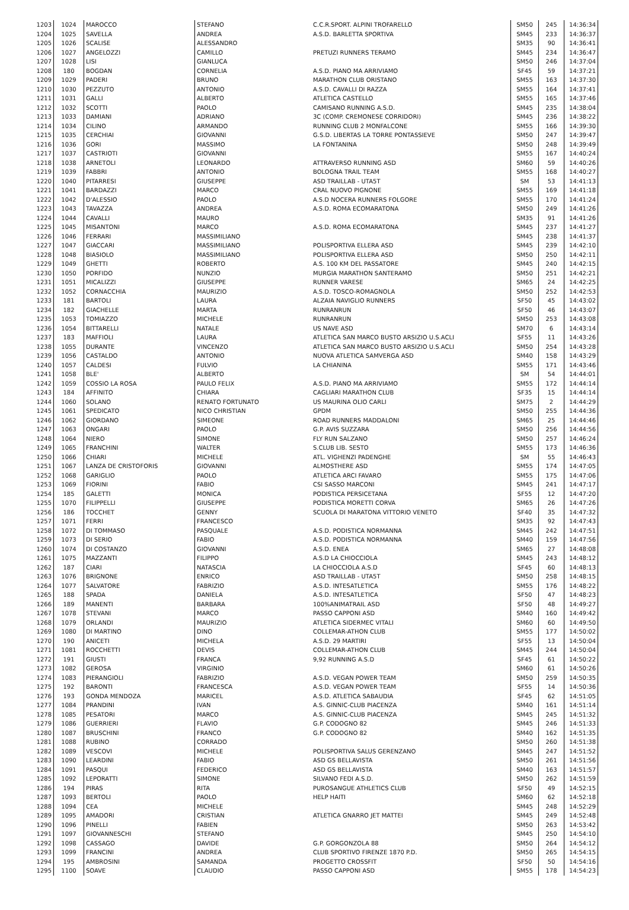| 1203 | 1024 | MAROCCO | STEFANO | C.C.R.SPORT. ALPINI TROFARELLO | SM50 | 245 | 14:36:34 |
| 1204 | 1025 | SAVELLA | ANDREA | A.S.D. BARLETTA SPORTIVA | SM45 | 233 | 14:36:37 |
| 1205 | 1026 | SCALISE | ALESSANDRO | | SM35 | 90 | 14:36:41 |
| 1206 | 1027 | ANGELOZZI | CAMILLO | PRETUZI RUNNERS TERAMO | SM45 | 234 | 14:36:47 |
| 1207 | 1028 | LISI | GIANLUCA | | SM50 | 246 | 14:37:04 |
| 1208 | 180 | BOGDAN | CORNELIA | A.S.D. PIANO MA ARRIVIAMO | SF45 | 59 | 14:37:21 |
| 1209 | 1029 | PADERI | BRUNO | MARATHON CLUB ORISTANO | SM55 | 163 | 14:37:30 |
| 1210 | 1030 | PEZZUTO | ANTONIO | A.S.D. CAVALLI DI RAZZA | SM55 | 164 | 14:37:41 |
| 1211 | 1031 | GALLI | ALBERTO | ATLETICA CASTELLO | SM55 | 165 | 14:37:46 |
| 1212 | 1032 | SCOTTI | PAOLO | CAMISANO RUNNING A.S.D. | SM45 | 235 | 14:38:04 |
| 1213 | 1033 | DAMIANI | ADRIANO | 3C (COMP. CREMONESE CORRIDORI) | SM45 | 236 | 14:38:22 |
| 1214 | 1034 | CILINO | ARMANDO | RUNNING CLUB 2 MONFALCONE | SM55 | 166 | 14:39:30 |
| 1215 | 1035 | CERCHIAI | GIOVANNI | G.S.D. LIBERTAS LA TORRE PONTASSIEVE | SM50 | 247 | 14:39:47 |
| 1216 | 1036 | GORI | MASSIMO | LA FONTANINA | SM50 | 248 | 14:39:49 |
| 1217 | 1037 | CASTRIOTI | GIOVANNI | | SM55 | 167 | 14:40:24 |
| 1218 | 1038 | ARNETOLI | LEONARDO | ATTRAVERSO RUNNING ASD | SM60 | 59 | 14:40:26 |
| 1219 | 1039 | FABBRI | ANTONIO | BOLOGNA TRAIL TEAM | SM55 | 168 | 14:40:27 |
| 1220 | 1040 | PITARRESI | GIUSEPPE | ASD TRAILLAB - UTA5T | SM | 53 | 14:41:13 |
| 1221 | 1041 | BARDAZZI | MARCO | CRAL NUOVO PIGNONE | SM55 | 169 | 14:41:18 |
| 1222 | 1042 | D'ALESSIO | PAOLO | A.S.D NOCERA RUNNERS FOLGORE | SM55 | 170 | 14:41:24 |
| 1223 | 1043 | TAVAZZA | ANDREA | A.S.D. ROMA ECOMARATONA | SM50 | 249 | 14:41:26 |
| 1224 | 1044 | CAVALLI | MAURO | | SM35 | 91 | 14:41:26 |
| 1225 | 1045 | MISANTONI | MARCO | A.S.D. ROMA ECOMARATONA | SM45 | 237 | 14:41:27 |
| 1226 | 1046 | FERRARI | MASSIMILIANO | | SM45 | 238 | 14:41:37 |
| 1227 | 1047 | GIACCARI | MASSIMILIANO | POLISPORTIVA ELLERA ASD | SM45 | 239 | 14:42:10 |
| 1228 | 1048 | BIASIOLO | MASSIMILIANO | POLISPORTIVA ELLERA ASD | SM50 | 250 | 14:42:11 |
| 1229 | 1049 | GHETTI | ROBERTO | A.S. 100 KM DEL PASSATORE | SM45 | 240 | 14:42:15 |
| 1230 | 1050 | PORFIDO | NUNZIO | MURGIA MARATHON SANTERAMO | SM50 | 251 | 14:42:21 |
| 1231 | 1051 | MICALIZZI | GIUSEPPE | RUNNER VARESE | SM65 | 24 | 14:42:25 |
| 1232 | 1052 | CORNACCHIA | MAURIZIO | A.S.D. TOSCO-ROMAGNOLA | SM50 | 252 | 14:42:53 |
| 1233 | 181 | BARTOLI | LAURA | ALZAIA NAVIGLIO RUNNERS | SF50 | 45 | 14:43:02 |
| 1234 | 182 | GIACHELLE | MARTA | RUNRANRUN | SF50 | 46 | 14:43:07 |
| 1235 | 1053 | TOMIAZZO | MICHELE | RUNRANRUN | SM50 | 253 | 14:43:08 |
| 1236 | 1054 | BITTARELLI | NATALE | US NAVE ASD | SM70 | 6 | 14:43:14 |
| 1237 | 183 | MAFFIOLI | LAURA | ATLETICA SAN MARCO BUSTO ARSIZIO U.S.ACLI | SF55 | 11 | 14:43:26 |
| 1238 | 1055 | DURANTE | VINCENZO | ATLETICA SAN MARCO BUSTO ARSIZIO U.S.ACLI | SM50 | 254 | 14:43:28 |
| 1239 | 1056 | CASTALDO | ANTONIO | NUOVA ATLETICA SAMVERGA ASD | SM40 | 158 | 14:43:29 |
| 1240 | 1057 | CALDESI | FULVIO | LA CHIANINA | SM55 | 171 | 14:43:46 |
| 1241 | 1058 | BLE' | ALBERTO | | SM | 54 | 14:44:01 |
| 1242 | 1059 | COSSIO LA ROSA | PAULO FELIX | A.S.D. PIANO MA ARRIVIAMO | SM55 | 172 | 14:44:14 |
| 1243 | 184 | AFFINITO | CHIARA | CAGLIARI MARATHON CLUB | SF35 | 15 | 14:44:14 |
| 1244 | 1060 | SOLANO | RENATO FORTUNATO | US MAURINA OLIO CARLI | SM75 | 2 | 14:44:29 |
| 1245 | 1061 | SPEDICATO | NICO CHRISTIAN | GPDM | SM50 | 255 | 14:44:36 |
| 1246 | 1062 | GIORDANO | SIMEONE | ROAD RUNNERS MADDALONI | SM65 | 25 | 14:44:46 |
| 1247 | 1063 | ONGARI | PAOLO | G.P. AVIS SUZZARA | SM50 | 256 | 14:44:56 |
| 1248 | 1064 | NIERO | SIMONE | FLY RUN SALZANO | SM50 | 257 | 14:46:24 |
| 1249 | 1065 | FRANCHINI | WALTER | S.CLUB LIB. SESTO | SM55 | 173 | 14:46:36 |
| 1250 | 1066 | CHIARI | MICHELE | ATL. VIGHENZI PADENGHE | SM | 55 | 14:46:43 |
| 1251 | 1067 | LANZA DE CRISTOFORIS | GIOVANNI | ALMOSTHERE ASD | SM55 | 174 | 14:47:05 |
| 1252 | 1068 | GARIGLIO | PAOLO | ATLETICA ARCI FAVARO | SM55 | 175 | 14:47:06 |
| 1253 | 1069 | FIORINI | FABIO | CSI SASSO MARCONI | SM45 | 241 | 14:47:17 |
| 1254 | 185 | GALETTI | MONICA | PODISTICA PERSICETANA | SF55 | 12 | 14:47:20 |
| 1255 | 1070 | FILIPPELLI | GIUSEPPE | PODISTICA MORETTI CORVA | SM65 | 26 | 14:47:26 |
| 1256 | 186 | TOCCHET | GENNY | SCUOLA DI MARATONA VITTORIO VENETO | SF40 | 35 | 14:47:32 |
| 1257 | 1071 | FERRI | FRANCESCO | | SM35 | 92 | 14:47:43 |
| 1258 | 1072 | DI TOMMASO | PASQUALE | A.S.D. PODISTICA NORMANNA | SM45 | 242 | 14:47:51 |
| 1259 | 1073 | DI SERIO | FABIO | A.S.D. PODISTICA NORMANNA | SM40 | 159 | 14:47:56 |
| 1260 | 1074 | DI COSTANZO | GIOVANNI | A.S.D. ENEA | SM65 | 27 | 14:48:08 |
| 1261 | 1075 | MAZZANTI | FILIPPO | A.S.D LA CHIOCCIOLA | SM45 | 243 | 14:48:12 |
| 1262 | 187 | CIARI | NATASCIA | LA CHIOCCIOLA A.S.D | SF45 | 60 | 14:48:13 |
| 1263 | 1076 | BRIGNONE | ENRICO | ASD TRAILLAB - UTA5T | SM50 | 258 | 14:48:15 |
| 1264 | 1077 | SALVATORE | FABRIZIO | A.S.D. INTESATLETICA | SM55 | 176 | 14:48:22 |
| 1265 | 188 | SPADA | DANIELA | A.S.D. INTESATLETICA | SF50 | 47 | 14:48:23 |
| 1266 | 189 | MANENTI | BARBARA | 100%ANIMATRAIL ASD | SF50 | 48 | 14:49:27 |
| 1267 | 1078 | STEVANI | MARCO | PASSO CAPPONI ASD | SM40 | 160 | 14:49:42 |
| 1268 | 1079 | ORLANDI | MAURIZIO | ATLETICA SIDERMEC VITALI | SM60 | 60 | 14:49:50 |
| 1269 | 1080 | DI MARTINO | DINO | COLLEMAR-ATHON CLUB | SM55 | 177 | 14:50:02 |
| 1270 | 190 | ANICETI | MICHELA | A.S.D. 29 MARTIRI | SF55 | 13 | 14:50:04 |
| 1271 | 1081 | ROCCHETTI | DEVIS | COLLEMAR-ATHON CLUB | SM45 | 244 | 14:50:04 |
| 1272 | 191 | GIUSTI | FRANCA | 9,92 RUNNING A.S.D | SF45 | 61 | 14:50:22 |
| 1273 | 1082 | GEROSA | VIRGINIO | | SM60 | 61 | 14:50:26 |
| 1274 | 1083 | PIERANGIOLI | FABRIZIO | A.S.D. VEGAN POWER TEAM | SM50 | 259 | 14:50:35 |
| 1275 | 192 | BARONTI | FRANCESCA | A.S.D. VEGAN POWER TEAM | SF55 | 14 | 14:50:36 |
| 1276 | 193 | GONDA MENDOZA | MARICEL | A.S.D. ATLETICA SABAUDIA | SF45 | 62 | 14:51:05 |
| 1277 | 1084 | PRANDINI | IVAN | A.S. GINNIC-CLUB PIACENZA | SM40 | 161 | 14:51:14 |
| 1278 | 1085 | PESATORI | MARCO | A.S. GINNIC-CLUB PIACENZA | SM45 | 245 | 14:51:32 |
| 1279 | 1086 | GUERRIERI | FLAVIO | G.P. CODOGNO 82 | SM45 | 246 | 14:51:33 |
| 1280 | 1087 | BRUSCHINI | FRANCO | G.P. CODOGNO 82 | SM40 | 162 | 14:51:35 |
| 1281 | 1088 | RUBINO | CORRADO | | SM50 | 260 | 14:51:38 |
| 1282 | 1089 | VESCOVI | MICHELE | POLISPORTIVA SALUS GERENZANO | SM45 | 247 | 14:51:52 |
| 1283 | 1090 | LEARDINI | FABIO | ASD GS BELLAVISTA | SM50 | 261 | 14:51:56 |
| 1284 | 1091 | PASQUI | FEDERICO | ASD GS BELLAVISTA | SM40 | 163 | 14:51:57 |
| 1285 | 1092 | LEPORATTI | SIMONE | SILVANO FEDI A.S.D. | SM50 | 262 | 14:51:59 |
| 1286 | 194 | PIRAS | RITA | PUROSANGUE ATHLETICS CLUB | SF50 | 49 | 14:52:15 |
| 1287 | 1093 | BERTOLI | PAOLO | HELP HAITI | SM60 | 62 | 14:52:18 |
| 1288 | 1094 | CEA | MICHELE | | SM45 | 248 | 14:52:29 |
| 1289 | 1095 | AMADORI | CRISTIAN | ATLETICA GNARRO JET MATTEI | SM45 | 249 | 14:52:48 |
| 1290 | 1096 | PINELLI | FABIEN | | SM50 | 263 | 14:53:42 |
| 1291 | 1097 | GIOVANNESCHI | STEFANO | | SM45 | 250 | 14:54:10 |
| 1292 | 1098 | CASSAGO | DAVIDE | G.P. GORGONZOLA 88 | SM50 | 264 | 14:54:12 |
| 1293 | 1099 | FRANCINI | ANDREA | CLUB SPORTIVO FIRENZE 1870 P.D. | SM50 | 265 | 14:54:15 |
| 1294 | 195 | AMBROSINI | SAMANDA | PROGETTO CROSSFIT | SF50 | 50 | 14:54:16 |
| 1295 | 1100 | SOAVE | CLAUDIO | PASSO CAPPONI ASD | SM55 | 178 | 14:54:23 |